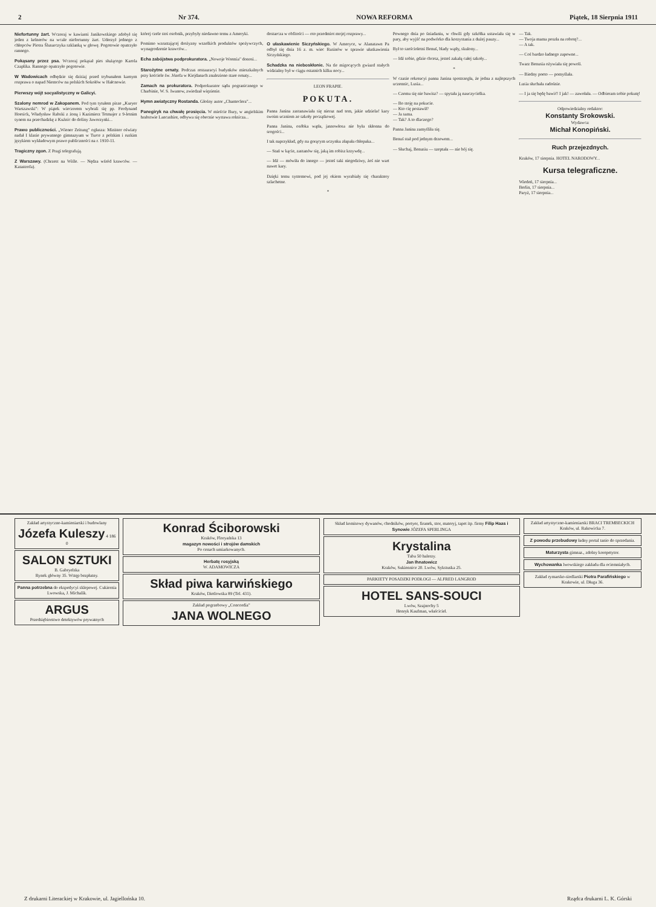2 Nr 374. NOWA REFORMA Piątek, 18 Sierpnia 1911
Niefortunny żart. Wczoraj w kawiarni Janikowskiego zdobył się jeden z kelnerów na wcale niefortunny żart. Uderzył jednego z chłopców Piotra Ślusarczyka szklanką w głowę. Pogotowie opatrzyło rannego.
Pokąsany przez psa. Wczoraj pokąsał pies służącego Karola Czaplika. Rannego opatrzyło pogotowie.
W Wadowicach odbędzie się dzisiaj przed trybunałem karnym rozprawa o napad Niemców na polskich Sokołów w Hałcnowie.
Pierwszy wójt socyalistyczny w Galicyi.
Szalony nemrod w Zakopanem. Pod tym tytułem pisze „Kuryer Warszawski": W piątek wieczorem wybrali się pp. Ferdynand Hoesick, Władysław Rabski z żoną i Kazimierz Tetmajer z 9-letnim synem na przechadzkę z Kuźnic do doliny Jaworzynki...
Prawo publiczności. „Wiener Zeitung" ogłasza: Minister oświaty nadał I klasie prywatnego gimnazyum w Turce z polskim i ruskim językiem wykładowym prawo publiczności na r. 1910-11.
Tragiczny zgon. Z Pragi telegrafują.
Z Warszawy. (Chrzest na Wiśle. — Nędza wśród krawców. — Katastrofa).
której czele stoi osobnik, przybyły niedawno temu z Ameryki.
Pomimo wzrastającej drożyzny wszelkich produktów spożywczych, wynagrodzenie krawców...
Echa zabójstwa podprokuratora. „Nowoje Wremia" donosi...
Starożytne ornaty. Podczas restauracyi budynków mieszkalnych przy kościele św. Józefa w Kiejdanach znaleziono stare ornaty...
Zamach na prokuratora. Podprokurator sądu pogranicznego w Charbinie, W. S. Iwanow, zwiedzał więzienie.
Hymn awiatyczny Rostanda. Głośny autor „Chanteclera"...
Panegiryk na chwałę prosięcia. W mieście Bury, w angielskim hrabstwie Lancashire, odbywa się obecnie wystawa rolnicza...
dostarcza w obfitości — oto przedmiot mojej rozprawy...
O ułaskawienie Siczyńskiego. W Ameryce, w Alanatawn Pa odbył się dnia 16 z. m. wiec Rusinów w sprawie ułaskawienia Siczyńskiego.
Schadzka na nieboskłonie. Na tle migocących gwiazd stałych widzialny był w ciągu ostatnich kilku nocy...
LEON FRAPIE.
POKUTA.
Panna Janina zastanawiała się nieraz nad tem, jakie udzielać kary swoim uczniom ze szkoły początkowej.
Panna Janina, osóbka wątła, jasnowłosa nie była skłonna do srogości...
I tak naprzykład, gdy na gorącym uczynku złapała chłopaka...
— Stań w kącie, zastanów się, jaką im robisz krzywdę...
— Idź — mówiła do innego — jesteś taki niegodziwy, żeś nie wart nawet kary.
Dzięki temu systemowi, pod jej okiem wyrabiały się charaktery szlachetne.
*
Pewnego dnia po śniadaniu, w chwili gdy szkółka ustawiała się w pary, aby wyjść na podwórko dla korzystania z dużej pauzy...
Był to sześcioletni Benuś, blady wątły, skulony...
— Idź sobie, gdzie chcesz, jesteś zakałą całej szkoły...
*
W czasie rekreacyi panna Janina spostrzegła, że jedna z najlepszych uczennic, Lusia...
— Czemu się nie bawisz? — spytała ją nauczycielka.
— Bo stoję na pokucie.
— Kto cię postawił?
— Ja sama.
— Tak? A to dlaczego?
Panna Janina zamyśliła się.
Benuś stał pod jednym drzewem...
— Słuchaj, Benusiu — szeptała — nie bój się.
— Tak.
— Twoja mama poszła na robotę?...
— A tak.
— Coś bardzo ładnego zapewne...
Twarz Benusia ożywiała się powoli.
— Biedny poeto — pomyślała.
Lusia słuchała radośnie.
— I ja się będę bawić! I jak! — zawołała. — Odbieram sobie pokutę!
Odpowiedzialny redaktor:
Konstanty Srokowski.
Wydawca:
Michał Konopiński.
Ruch przejezdnych.
Kraków, 17 sierpnia. HOTEL NARODOWY...
Kursa telegraficzne.
Wiedeń, 17 sierpnia...
Berlin, 17 sierpnia...
Paryż, 17 sierpnia...
Zakład artystyczno-kamieniarski i budowlany Józefa Kuleszy 4 186 0
SALON SZTUKI
B. Gabryelska
Rynek główny 35. Wstęp bezpłatny.
Panna potrzebna do ekspedycyi sklepowej. Cukiernia Lwowska, J. Michalik.
ARGUS
Przedsiębiorstwo detektywów prywatnych
Konrad Ściborowski
Kraków, Floryańska 13
magazyn nowości i strojów damskich
Po cenach umiarkowanych.
Herbatę rosyjską
W. ADAMOWICZA
Skład piwa karwińskiego
Kraków, Dietlowska 89 (Tel. 431).
Zakład pogrzebowy „Concordia"
JANA WOLNEGO
Skład komisowy dywanów, chodników, portyer, firanek, stor, materyj, tapet itp. firmy Filip Haas i Synowie JÓZEFA SPERLINGA
Krystalina
Tuba 50 halerzy.
Jan Ihnatowicz
Kraków, Sukiennice 20. Lwów, Sykstuska 25.
PARKIETY POSADZKI PODŁOGI — ALFRED LANGROD
HOTEL SANS-SOUCI
Lwów, Szajnochy 5
Henryk Kaufman, właściciel.
Zakład artystyczno-kamieniarski BRACI TREMBECKICH Kraków, ul. Rakowicka 7.
Z powodu przebudowy ładny portal tanio do sprzedania.
Maturzysta gimnaz., zdolny korepetytor.
Wychowanka lwowskiego zakładu dla ociemniałych.
Zakład rymarsko-siodlarski Piotra Parafińskiego w Krakowie, ul. Długa 36.
Z drukarni Literackiej w Krakowie, ul. Jagiellońska 10. Rządca drukarni L. K. Górski